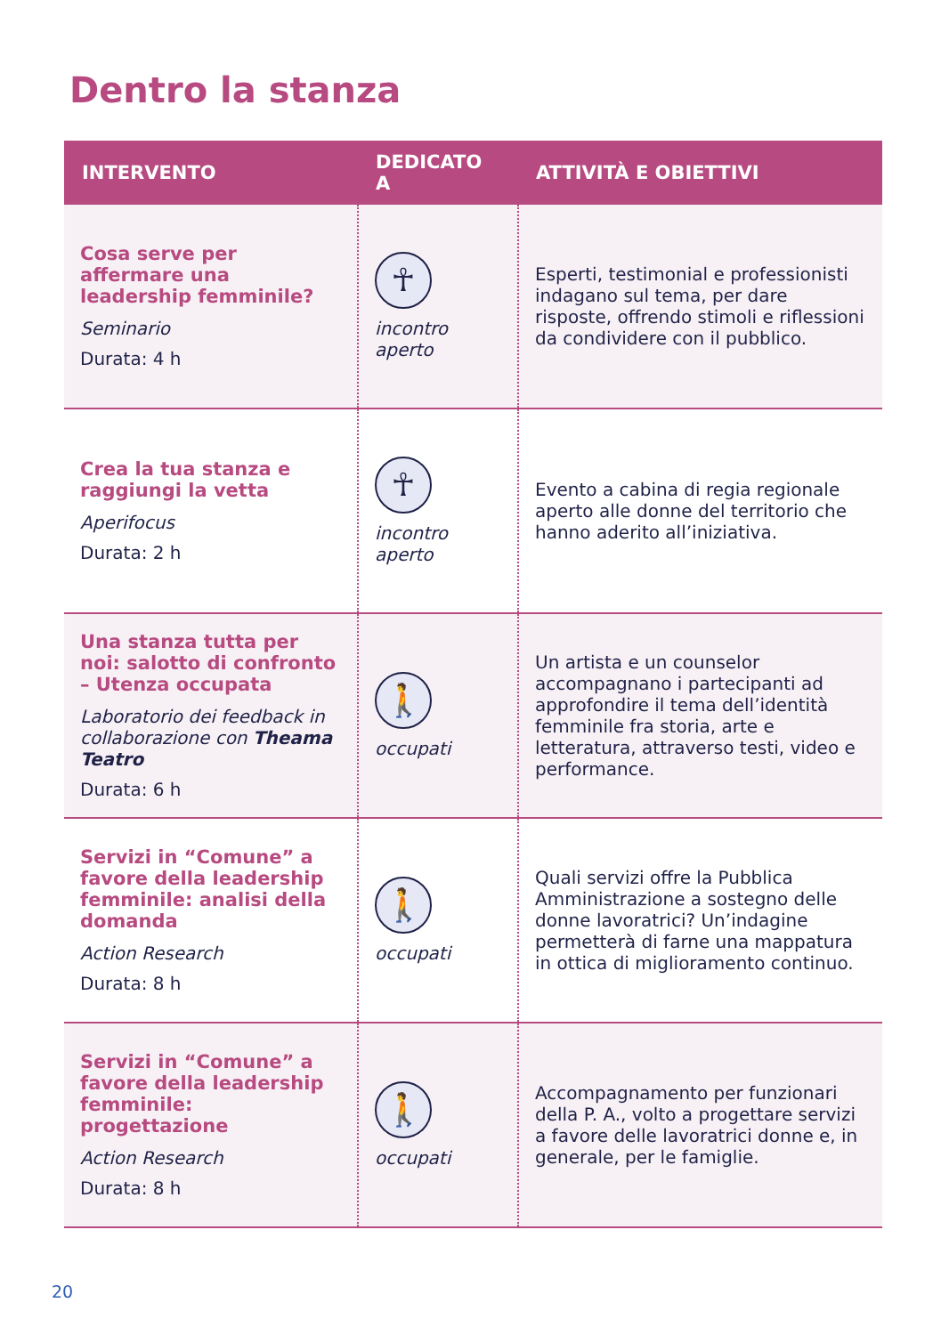Dentro la stanza
| INTERVENTO | DEDICATO A | ATTIVITÀ E OBIETTIVI |
| --- | --- | --- |
| Cosa serve per affermare una leadership femminile? Seminario Durata: 4 h | ☥ incontro aperto | Esperti, testimonial e professionisti indagano sul tema, per dare risposte, offrendo stimoli e riflessioni da condividere con il pubblico. |
| Crea la tua stanza e raggiungi la vetta Aperifocus Durata: 2 h | ☥ incontro aperto | Evento a cabina di regia regionale aperto alle donne del territorio che hanno aderito all’iniziativa. |
| Una stanza tutta per noi: salotto di confronto – Utenza occupata Laboratorio dei feedback in collaborazione con Theama Teatro Durata: 6 h | 🚶 occupati | Un artista e un counselor accompagnano i partecipanti ad approfondire il tema dell’identità femminile fra storia, arte e letteratura, attraverso testi, video e performance. |
| Servizi in “Comune” a favore della leadership femminile: analisi della domanda Action Research Durata: 8 h | 🚶 occupati | Quali servizi offre la Pubblica Amministrazione a sostegno delle donne lavoratrici? Un’indagine permetterà di farne una mappatura in ottica di miglioramento continuo. |
| Servizi in “Comune” a favore della leadership femminile: progettazione Action Research Durata: 8 h | 🚶 occupati | Accompagnamento per funzionari della P. A., volto a progettare servizi a favore delle lavoratrici donne e, in generale, per le famiglie. |
20